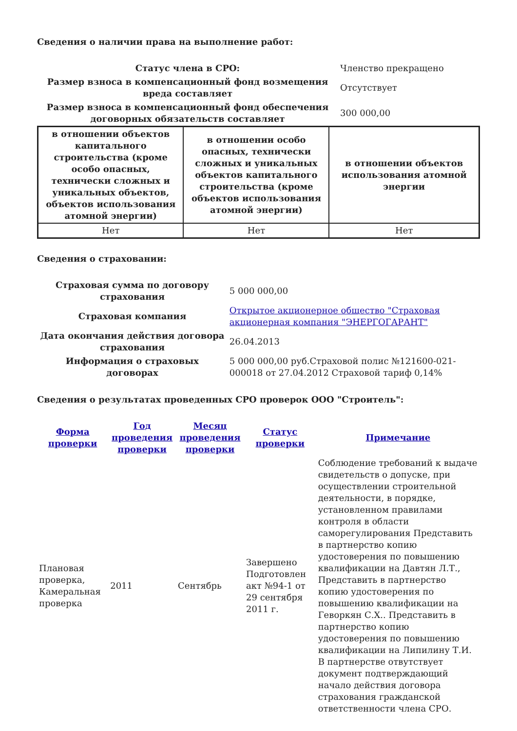Сведения о наличии права на выполнение работ:
| Статус члена в СРО: | Членство прекращено |
| Размер взноса в компенсационный фонд возмещения вреда составляет | Отсутствует |
| Размер взноса в компенсационный фонд обеспечения договорных обязательств составляет | 300 000,00 |
| в отношении объектов капитального строительства (кроме особо опасных, технически сложных и уникальных объектов, объектов использования атомной энергии) | в отношении особо опасных, технически сложных и уникальных объектов капитального строительства (кроме объектов использования атомной энергии) | в отношении объектов использования атомной энергии |
| --- | --- | --- |
| Нет | Нет | Нет |
Сведения о страховании:
| Страховая сумма по договору страхования | 5 000 000,00 |
| Страховая компания | Открытое акционерное общество "Страховая акционерная компания "ЭНЕРГОГАРАНТ" |
| Дата окончания действия договора страхования | 26.04.2013 |
| Информация о страховых договорах | 5 000 000,00 руб.Страховой полис №121600-021-000018 от 27.04.2012 Страховой тариф 0,14% |
Сведения о результатах проведенных СРО проверок ООО "Строитель":
| Форма проверки | Год проведения проверки | Месяц проведения проверки | Статус проверки | Примечание |
| --- | --- | --- | --- | --- |
| Плановая проверка, Камеральная проверка | 2011 | Сентябрь | Завершено Подготовлен акт №94-1 от 29 сентября 2011 г. | Соблюдение требований к выдаче свидетельств о допуске, при осуществлении строительной деятельности, в порядке, установленном правилами контроля в области саморегулирования Представить в партнерство копию удостоверения по повышению квалификации на Давтян Л.Т., Представить в партнерство копию удостоверения по повышению квалификации на Геворкян С.Х.. Представить в партнерство копию удостоверения по повышению квалификации на Липилину Т.И. В партнерстве отвутствует документ подтверждающий начало действия договора страхования гражданской ответственности члена СРО. |